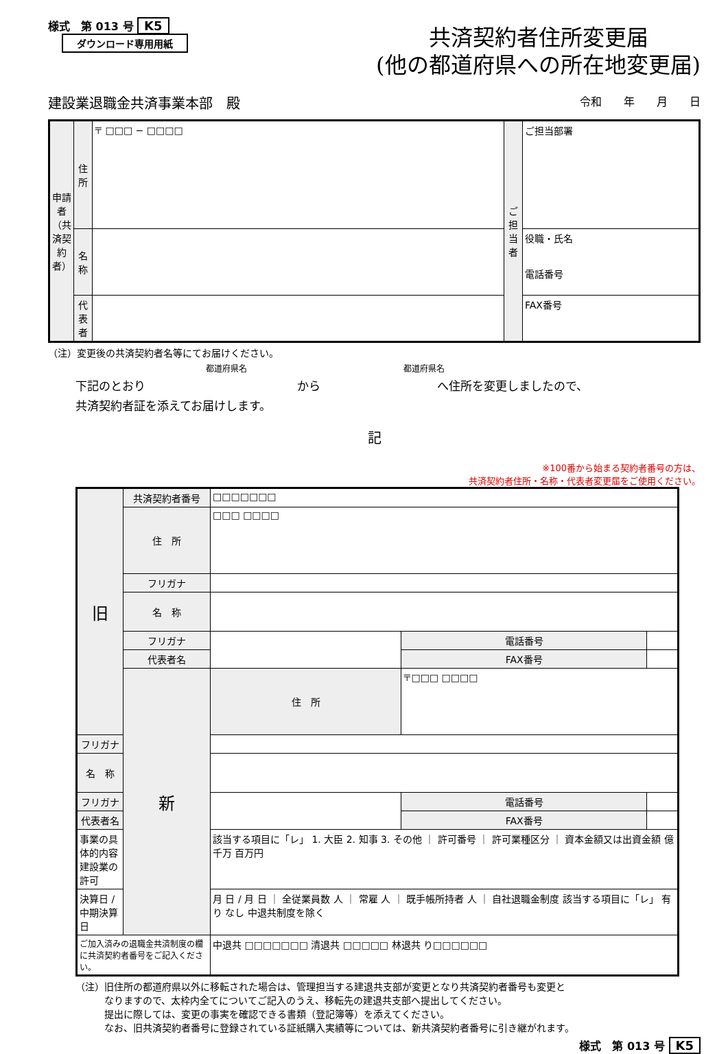様式　第 013 号 K5
ダウンロード専用用紙
共済契約者住所変更届
(他の都道府県への所在地変更届)
建設業退職金共済事業本部　殿 令和　　年　　月　　日
| 申請者（共済契約者） | 住所 | 〒 □□□ − □□□□ | ご担当者 | ご担当部署 |
| | 名称 | | | 役職・氏名 電話番号 |
| | 代表者 | | | FAX番号 |
（注）変更後の共済契約者名等にてお届けください。
都道府県名　　　　　　　　　　　　　　　　　　　都道府県名
下記のとおり　　　　　　　　　　　　　から　　　　　　　　　　へ住所を変更しましたので、
共済契約者証を添えてお届けします。
記
※100番から始まる契約者番号の方は、
共済契約者住所・名称・代表者変更届をご使用ください。
| 旧 | 共済契約者番号 | □□□□□□□ | | |
| | 住 所 | □□□ □□□□ | | |
| | フリガナ | | | |
| | 名 称 | | | |
| | フリガナ | | 電話番号 | |
| | 代表者名 | | FAX番号 | |
| | 新 | 住 所 | 〒□□□ □□□□ | |
| フリガナ | | | | |
| 名 称 | | | | |
| フリガナ | | | 電話番号 | |
| 代表者名 | | | FAX番号 | |
| 事業の具体的内容 建設業の許可 | | 該当する項目に「レ」 1. 大臣 2. 知事 3. その他 ｜ 許可番号 ｜ 許可業種区分 ｜ 資本金額又は出資金額 億 千万 百万円 | | |
| 決算日 / 中期決算日 | | 月 日 / 月 日 ｜ 全従業員数 人 ｜ 常雇 人 ｜ 既手帳所持者 人 ｜ 自社退職金制度 該当する項目に「レ」 有り なし 中退共制度を除く | | |
| ご加入済みの退職金共済制度の欄に共済契約者番号をご記入ください。 | | 中退共 □□□□□□□ 清退共 □□□□□ 林退共 り□□□□□□ | | |
（注）旧住所の都道府県以外に移転された場合は、管理担当する建退共支部が変更となり共済契約者番号も変更と
　　　なりますので、太枠内全てについてご記入のうえ、移転先の建退共支部へ提出してください。
　　　提出に際しては、変更の事実を確認できる書類（登記簿等）を添えてください。
　　　なお、旧共済契約者番号に登録されている証紙購入実績等については、新共済契約者番号に引き継がれます。
様式　第 013 号 K5